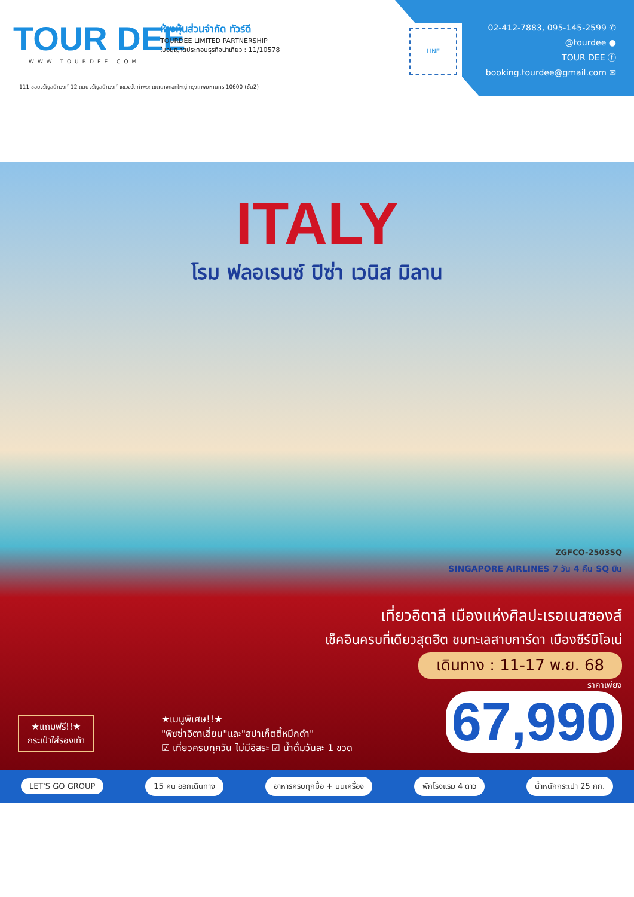TOUR DEE
WWW.TOURDEE.COM
ห้างหุ้นส่วนจำกัด ทัวร์ดี
TOURDEE LIMITED PARTNERSHIP
ใบอนุญาตประกอบธุรกิจนำเที่ยว : 11/10578
111 ซอยจรัญสนิทวงศ์ 12 ถนนจรัญสนิทวงศ์ แขวงวัดท่าพระ เขตบางกอกใหญ่ กรุงเทพมหานคร 10600 (ชั้น2)
LINE
02-412-7883, 095-145-2599 ✆
@tourdee ●
TOUR DEE ⓕ
booking.tourdee@gmail.com ✉
ITALY
โรม ฟลอเรนซ์ ปิซ่า เวนิส มิลาน
ZGFCO-2503SQ
SINGAPORE AIRLINES 7 วัน 4 คืน SQ บิน
เที่ยวอิตาลี เมืองแห่งศิลปะเรอเนสซองส์
เช็คอินครบที่เดียวสุดฮิต ชมทะเลสาบการ์ดา เมืองซีร์มิโอเน่
เดินทาง : 11-17 พ.ย. 68
ราคาเพียง
67,990
★แถมฟรี!!★
กระเป๋าใส่รองเท้า
★เมนูพิเศษ!!★
"พิซซ่าอิตาเลี่ยน"และ"สปาเก็ตตี้หมึกดำ"
☑ เที่ยวครบทุกวัน ไม่มีอิสระ ☑ น้ำดื่มวันละ 1 ขวด
LET'S GO GROUP 15 คน ออกเดินทาง อาหารครบทุกมื้อ + บนเครื่อง พักโรงแรม 4 ดาว น้ำหนักกระเป๋า 25 กก.